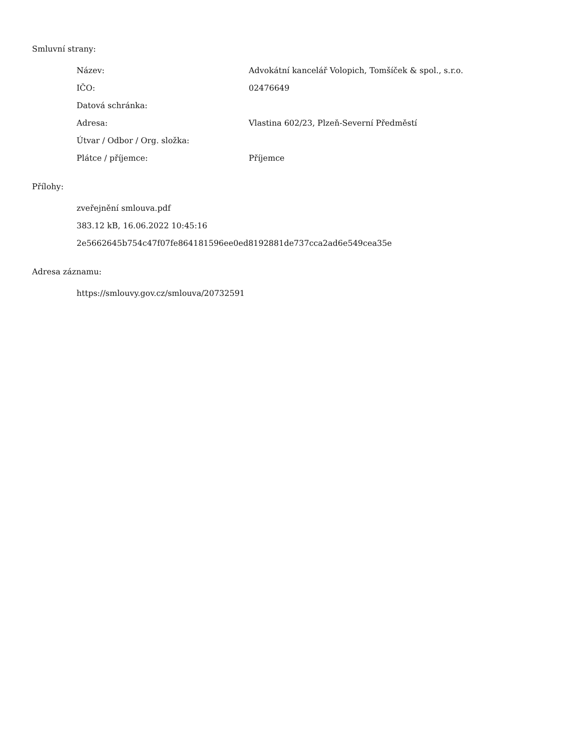Smluvní strany:
| Název: | Advokátní kancelář Volopich, Tomšíček & spol., s.r.o. |
| IČO: | 02476649 |
| Datová schránka: | |
| Adresa: | Vlastina 602/23, Plzeň-Severní Předměstí |
| Útvar / Odbor / Org. složka: | |
| Plátce / příjemce: | Příjemce |
Přílohy:
zveřejnění smlouva.pdf
383.12 kB, 16.06.2022 10:45:16
2e5662645b754c47f07fe864181596ee0ed8192881de737cca2ad6e549cea35e
Adresa záznamu:
https://smlouvy.gov.cz/smlouva/20732591